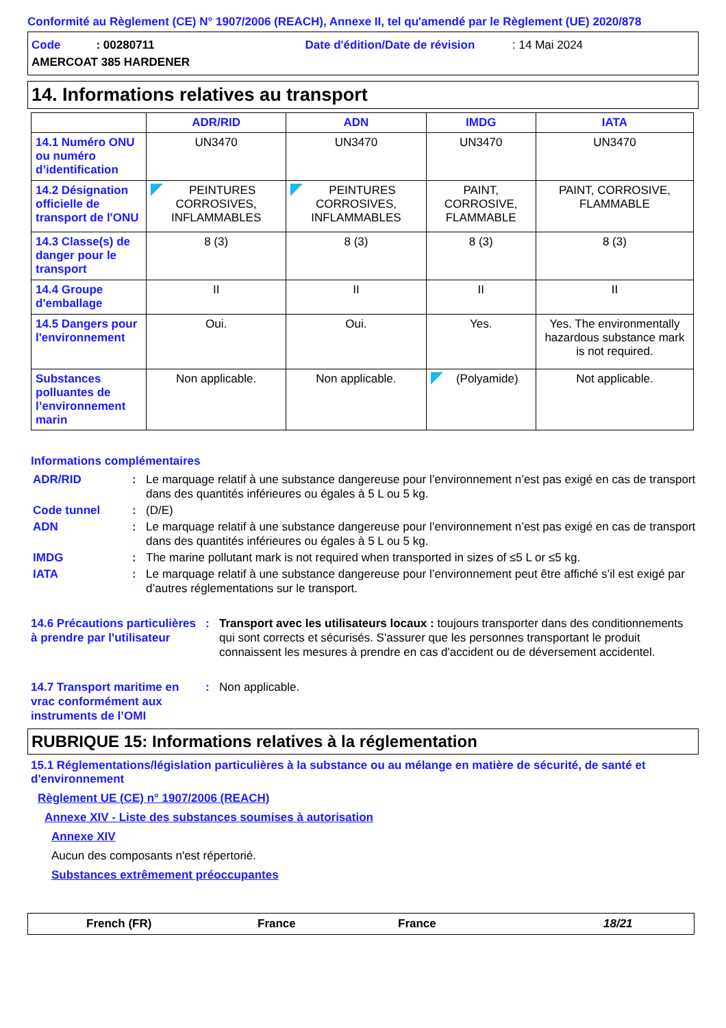Conformité au Règlement (CE) N° 1907/2006 (REACH), Annexe II, tel qu'amendé par le Règlement (UE) 2020/878
Code : 00280711 Date d'édition/Date de révision : 14 Mai 2024
AMERCOAT 385 HARDENER
14. Informations relatives au transport
| | ADR/RID | ADN | IMDG | IATA |
| --- | --- | --- | --- | --- |
| 14.1 Numéro ONU ou numéro d’identification | UN3470 | UN3470 | UN3470 | UN3470 |
| 14.2 Désignation officielle de transport de l'ONU | PEINTURES CORROSIVES, INFLAMMABLES | PEINTURES CORROSIVES, INFLAMMABLES | PAINT, CORROSIVE, FLAMMABLE | PAINT, CORROSIVE, FLAMMABLE |
| 14.3 Classe(s) de danger pour le transport | 8 (3) | 8 (3) | 8 (3) | 8 (3) |
| 14.4 Groupe d'emballage | II | II | II | II |
| 14.5 Dangers pour l'environnement | Oui. | Oui. | Yes. | Yes. The environmentally hazardous substance mark is not required. |
| Substances polluantes de l’environnement marin | Non applicable. | Non applicable. | (Polyamide) | Not applicable. |
Informations complémentaires
ADR/RID: Le marquage relatif à une substance dangereuse pour l’environnement n’est pas exigé en cas de transport dans des quantités inférieures ou égales à 5 L ou 5 kg.
Code tunnel: (D/E)
ADN: Le marquage relatif à une substance dangereuse pour l’environnement n’est pas exigé en cas de transport dans des quantités inférieures ou égales à 5 L ou 5 kg.
IMDG: The marine pollutant mark is not required when transported in sizes of ≤5 L or ≤5 kg.
IATA: Le marquage relatif à une substance dangereuse pour l’environnement peut être affiché s’il est exigé par d’autres réglementations sur le transport.
14.6 Précautions particulières à prendre par l'utilisateur: Transport avec les utilisateurs locaux : toujours transporter dans des conditionnements qui sont corrects et sécurisés. S'assurer que les personnes transportant le produit connaissent les mesures à prendre en cas d'accident ou de déversement accidentel.
14.7 Transport maritime en vrac conformément aux instruments de l’OMI: Non applicable.
RUBRIQUE 15: Informations relatives à la réglementation
15.1 Réglementations/législation particulières à la substance ou au mélange en matière de sécurité, de santé et d'environnement
Règlement UE (CE) n° 1907/2006 (REACH)
Annexe XIV - Liste des substances soumises à autorisation
Annexe XIV
Aucun des composants n'est répertorié.
Substances extrêmement préoccupantes
French (FR) France France 18/21